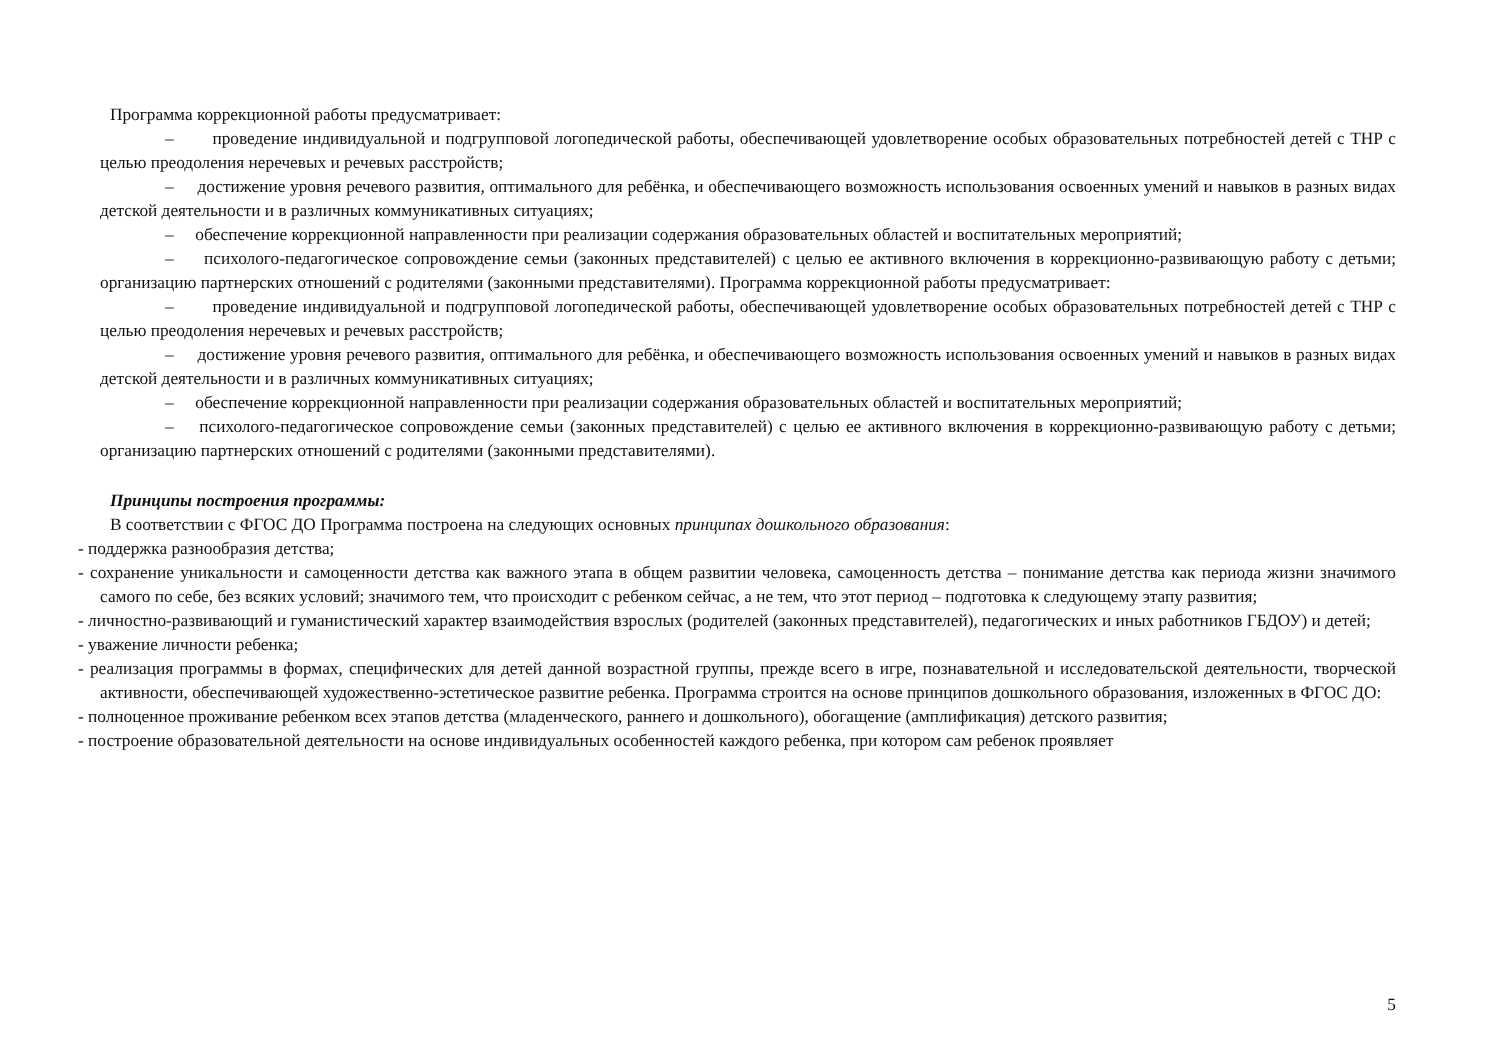Программа коррекционной работы предусматривает:
– проведение индивидуальной и подгрупповой логопедической работы, обеспечивающей удовлетворение особых образовательных потребностей детей с ТНР с целью преодоления неречевых и речевых расстройств;
– достижение уровня речевого развития, оптимального для ребёнка, и обеспечивающего возможность использования освоенных умений и навыков в разных видах детской деятельности и в различных коммуникативных ситуациях;
– обеспечение коррекционной направленности при реализации содержания образовательных областей и воспитательных мероприятий;
– психолого-педагогическое сопровождение семьи (законных представителей) с целью ее активного включения в коррекционно-развивающую работу с детьми; организацию партнерских отношений с родителями (законными представителями). Программа коррекционной работы предусматривает:
– проведение индивидуальной и подгрупповой логопедической работы, обеспечивающей удовлетворение особых образовательных потребностей детей с ТНР с целью преодоления неречевых и речевых расстройств;
– достижение уровня речевого развития, оптимального для ребёнка, и обеспечивающего возможность использования освоенных умений и навыков в разных видах детской деятельности и в различных коммуникативных ситуациях;
– обеспечение коррекционной направленности при реализации содержания образовательных областей и воспитательных мероприятий;
– психолого-педагогическое сопровождение семьи (законных представителей) с целью ее активного включения в коррекционно-развивающую работу с детьми; организацию партнерских отношений с родителями (законными представителями).
Принципы построения программы:
В соответствии с ФГОС ДО Программа построена на следующих основных принципах дошкольного образования:
- поддержка разнообразия детства;
- сохранение уникальности и самоценности детства как важного этапа в общем развитии человека, самоценность детства – понимание детства как периода жизни значимого самого по себе, без всяких условий; значимого тем, что происходит с ребенком сейчас, а не тем, что этот период – подготовка к следующему этапу развития;
- личностно-развивающий и гуманистический характер взаимодействия взрослых (родителей (законных представителей), педагогических и иных работников ГБДОУ) и детей;
- уважение личности ребенка;
- реализация программы в формах, специфических для детей данной возрастной группы, прежде всего в игре, познавательной и исследовательской деятельности, творческой активности, обеспечивающей художественно-эстетическое развитие ребенка. Программа строится на основе принципов дошкольного образования, изложенных в ФГОС ДО:
- полноценное проживание ребенком всех этапов детства (младенческого, раннего и дошкольного), обогащение (амплификация) детского развития;
- построение образовательной деятельности на основе индивидуальных особенностей каждого ребенка, при котором сам ребенок проявляет
5